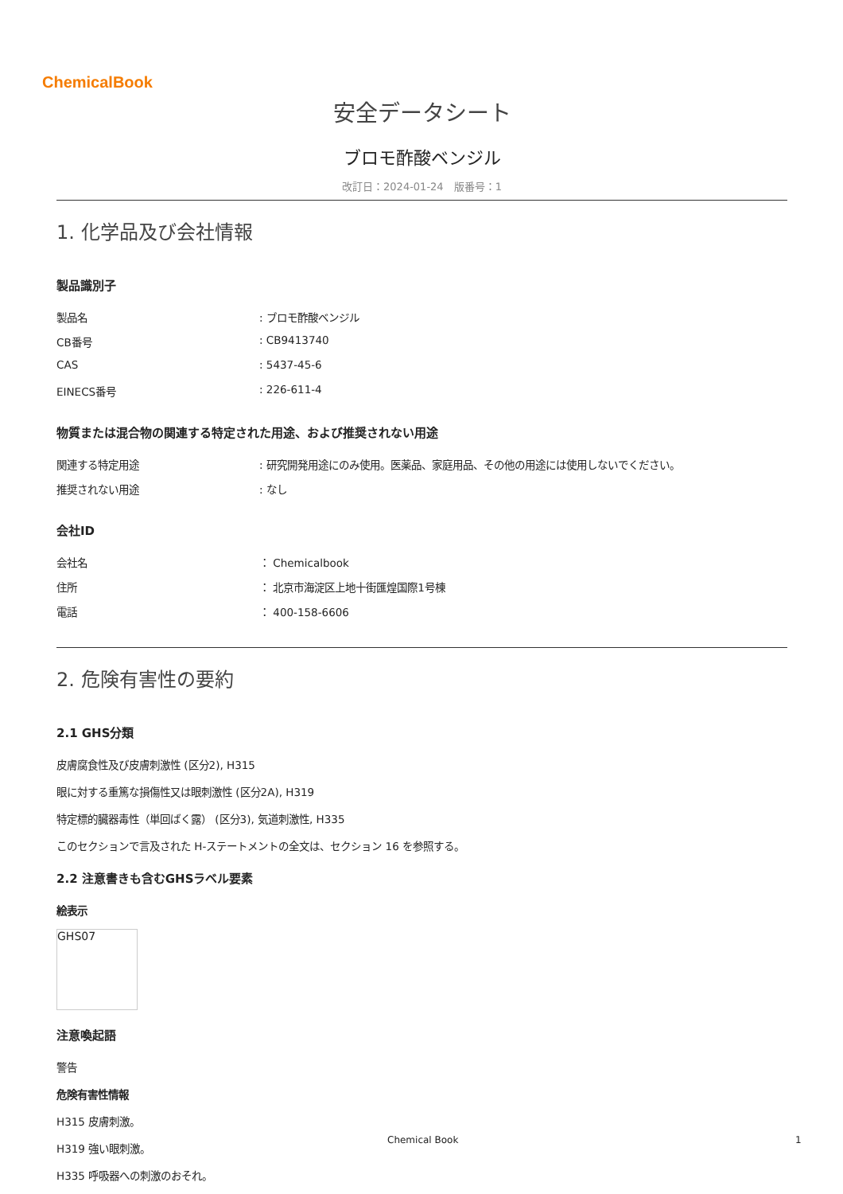ChemicalBook
安全データシート
ブロモ酢酸ベンジル
改訂日：2024-01-24　版番号：1
1. 化学品及び会社情報
製品識別子
製品名 : ブロモ酢酸ベンジル
CB番号 : CB9413740
CAS : 5437-45-6
EINECS番号 : 226-611-4
物質または混合物の関連する特定された用途、および推奨されない用途
関連する特定用途 : 研究開発用途にのみ使用。医薬品、家庭用品、その他の用途には使用しないでください。
推奨されない用途 : なし
会社ID
会社名 ： Chemicalbook
住所 ： 北京市海淀区上地十街匯煌国際1号棟
電話 ： 400-158-6606
2. 危険有害性の要約
2.1 GHS分類
皮膚腐食性及び皮膚刺激性 (区分2), H315
眼に対する重篤な損傷性又は眼刺激性 (区分2A), H319
特定標的臓器毒性（単回ばく露） (区分3), 気道刺激性, H335
このセクションで言及された H-ステートメントの全文は、セクション 16 を参照する。
2.2 注意書きも含むGHSラベル要素
絵表示
GHS07
注意喚起語
警告
危険有害性情報
H315 皮膚刺激。
H319 強い眼刺激。
H335 呼吸器への刺激のおそれ。
Chemical Book 1